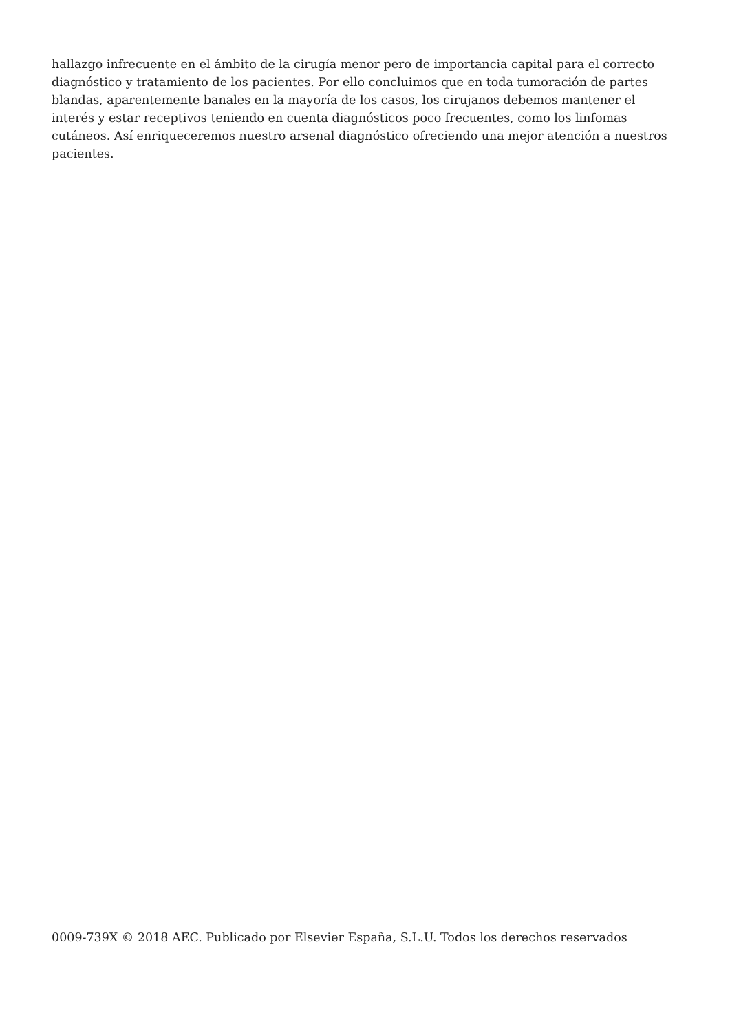hallazgo infrecuente en el ámbito de la cirugía menor pero de importancia capital para el correcto diagnóstico y tratamiento de los pacientes. Por ello concluimos que en toda tumoración de partes blandas, aparentemente banales en la mayoría de los casos, los cirujanos debemos mantener el interés y estar receptivos teniendo en cuenta diagnósticos poco frecuentes, como los linfomas cutáneos. Así enriqueceremos nuestro arsenal diagnóstico ofreciendo una mejor atención a nuestros pacientes.
0009-739X © 2018 AEC. Publicado por Elsevier España, S.L.U. Todos los derechos reservados